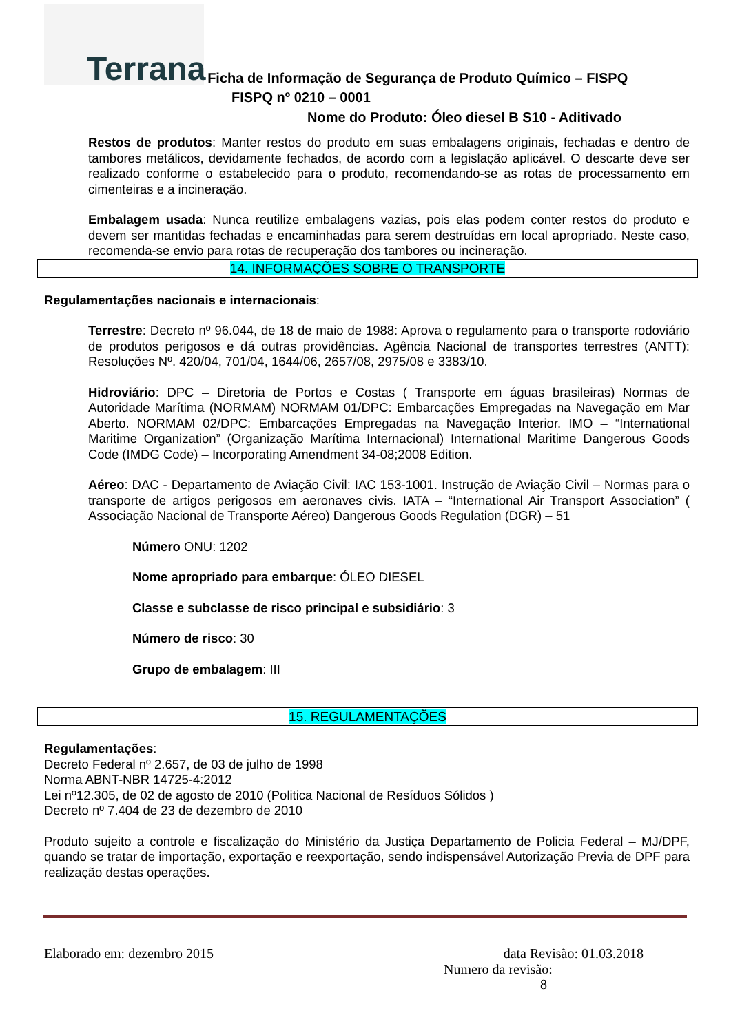Terrana
Ficha de Informação de Segurança de Produto Químico – FISPQ
FISPQ nº 0210 – 0001
Nome do Produto: Óleo diesel B S10 - Aditivado
Restos de produtos: Manter restos do produto em suas embalagens originais, fechadas e dentro de tambores metálicos, devidamente fechados, de acordo com a legislação aplicável. O descarte deve ser realizado conforme o estabelecido para o produto, recomendando-se as rotas de processamento em cimenteiras e a incineração.
Embalagem usada: Nunca reutilize embalagens vazias, pois elas podem conter restos do produto e devem ser mantidas fechadas e encaminhadas para serem destruídas em local apropriado. Neste caso, recomenda-se envio para rotas de recuperação dos tambores ou incineração.
14. INFORMAÇÕES SOBRE O TRANSPORTE
Regulamentações nacionais e internacionais:
Terrestre: Decreto nº 96.044, de 18 de maio de 1988: Aprova o regulamento para o transporte rodoviário de produtos perigosos e dá outras providências. Agência Nacional de transportes terrestres (ANTT): Resoluções Nº. 420/04, 701/04, 1644/06, 2657/08, 2975/08 e 3383/10.
Hidroviário: DPC – Diretoria de Portos e Costas ( Transporte em águas brasileiras) Normas de Autoridade Marítima (NORMAM) NORMAM 01/DPC: Embarcações Empregadas na Navegação em Mar Aberto. NORMAM 02/DPC: Embarcações Empregadas na Navegação Interior. IMO – “International Maritime Organization” (Organização Marítima Internacional) International Maritime Dangerous Goods Code (IMDG Code) – Incorporating Amendment 34-08;2008 Edition.
Aéreo: DAC - Departamento de Aviação Civil: IAC 153-1001. Instrução de Aviação Civil – Normas para o transporte de artigos perigosos em aeronaves civis. IATA – “International Air Transport Association” ( Associação Nacional de Transporte Aéreo) Dangerous Goods Regulation (DGR) – 51
Número ONU: 1202
Nome apropriado para embarque: ÓLEO DIESEL
Classe e subclasse de risco principal e subsidiário: 3
Número de risco: 30
Grupo de embalagem: III
15. REGULAMENTAÇÕES
Regulamentações:
Decreto Federal nº 2.657, de 03 de julho de 1998
Norma ABNT-NBR 14725-4:2012
Lei nº12.305, de 02 de agosto de 2010 (Politica Nacional de Resíduos Sólidos )
Decreto nº 7.404 de 23 de dezembro de 2010
Produto sujeito a controle e fiscalização do Ministério da Justiça Departamento de Policia Federal – MJ/DPF, quando se tratar de importação, exportação e reexportação, sendo indispensável Autorização Previa de DPF para realização destas operações.
Elaborado em: dezembro 2015 data Revisão: 01.03.2018
Numero da revisão: 8